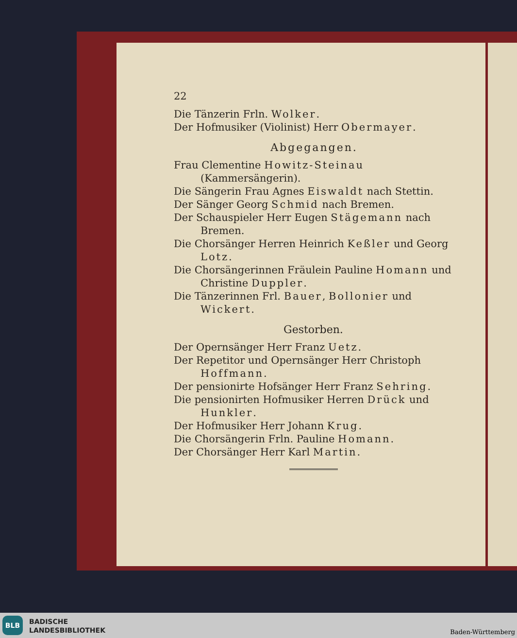22
Die Tänzerin Frln. Wolker.
Der Hofmusiker (Violinist) Herr Obermayer.
Abgegangen.
Frau Clementine Howitz-Steinau (Kammersängerin).
Die Sängerin Frau Agnes Eiswaldt nach Stettin.
Der Sänger Georg Schmid nach Bremen.
Der Schauspieler Herr Eugen Stägemann nach Bremen.
Die Chorsänger Herren Heinrich Keßler und Georg Lotz.
Die Chorsängerinnen Fräulein Pauline Homann und Christine Duppler.
Die Tänzerinnen Frl. Bauer, Bollonier und Wickert.
Gestorben.
Der Opernsänger Herr Franz Uetz.
Der Repetitor und Opernsänger Herr Christoph Hoffmann.
Der pensionirte Hofsänger Herr Franz Sehring.
Die pensionirten Hofmusiker Herren Drück und Hunkler.
Der Hofmusiker Herr Johann Krug.
Die Chorsängerin Frln. Pauline Homann.
Der Chorsänger Herr Karl Martin.
BLB
BADISCHE
LANDESBIBLIOTHEK
Baden-Württemberg